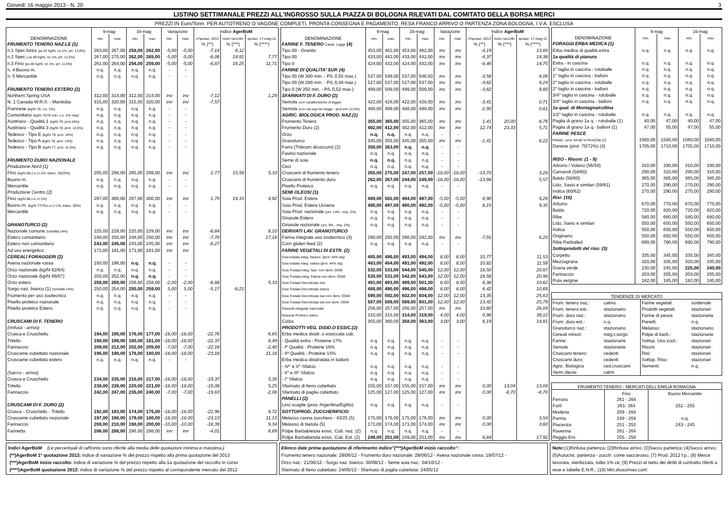Giovedi' 16 maggio 2013 - N. 20 3
LISTINO SETTIMANALE PREZZI ALL'INGROSSO SULLA PIAZZA DI BOLOGNA RILEVATI DAL COMITATO DELLA BORSA MERCI
PREZZI IN Euro/Tonn. PER AUTOTRENO O VAGONE COMPLETI, PRONTA CONSEGNA E PAGAMENTO, RESA FRANCO ARRIVO O PARTENZA ZONA BOLOGNA, I.V.A. ESCLUSA
| DENOMINAZIONE | 9-mag | | 16-mag | | Variazione | | Indice AgerBoM | | |
| --- | --- | --- | --- | --- | --- | --- | --- | --- | --- |
| | min. | max. | min. | max. | min. | max. | 1ªquotaz. 2013 | inizio raccolto | quotaz. 17-mag-12 |
| FRUMENTO TENERO NAZ.LE (1) | | | | | | | % (**) | % (***) | % (****) |
| n.1 Spec.forza (ps 81 kg/hl, ce 1%, prt. 13,8%) | 263,00 | 267,00 | 258,00 | 262,00 | -5,00 | -5,00 | -7,14 | 6,12 | |
| n.2 Spec. ( ps 80 kg/hl, ce 1%, prt. 12,5%) | 267,00 | 270,00 | 262,00 | 265,00 | -5,00 | -5,00 | -6,06 | 14,81 | 7,77 |
| n.3 Fino (ps 80 kg/hl, ce 1%, prt. 11,5%) | 261,00 | 264,00 | 256,00 | 259,00 | -5,00 | -5,00 | -6,87 | 16,25 | 11,71 |
| n. 4 Buono m. | n.q. | n.q. | n.q. | n.q. | - | - | | | |
| n. 5 Mercantile | n.q. | n.q. | n.q. | n.q. | - | - | | | |
| FRUMENTO TENERO ESTERO (2) | | | | | | | | | |
| Northern Spring USA | 312,00 | 314,00 | 312,00 | 314,00 | inv | inv | -7,12 | | 1,29 |
| N. 1 Canada W.R.S. - Manitoba | 315,00 | 320,00 | 315,00 | 320,00 | inv | inv | -7,57 | | |
| Francese (kg/hl 76, c.e. 2%) | n.q. | n.q. | n.q. | n.q. | - | - | | | |
| Comunitario (kg/hl 75/76 min, c.e. 2% max) | n.q. | n.q. | n.q. | n.q. | - | - | | | |
| Austriaco - Qualità 1 (kg/hl 79, prot.15%) | n.q. | n.q. | n.q. | n.q. | - | - | | | |
| Austriaco - Qualità 3 (kg/hl 78, prot. 12,5%) | n.q. | n.q. | n.q. | n.q. | - | - | | | |
| Tedesco - Tipo E (kg/hl 79, prot. 14%) | n.q. | n.q. | n.q. | n.q. | - | - | | | |
| Tedesco - Tipo A (kg/hl 78, prot. 13%) | n.q. | n.q. | n.q. | n.q. | - | - | | | |
| Tedesco - Tipo B (kg/hl 77, prot. 11,5%) | n.q. | n.q. | n.q. | n.q. | - | - | | | |
| FRUMENTO DURO NAZIONALE | | | | | | | | | |
| Produzione Nord (1) | | | | | | | | | |
| Fino (kg/hl 80,c.e.1+1%, bianc. 20/25%) | 295,00 | 298,00 | 295,00 | 298,00 | inv | inv | 2,77 | 15,59 | 5,33 |
| Buono m. | n.q. | n.q. | n.q. | n.q. | - | - | | | |
| Mercantile | n.q. | n.q. | n.q. | n.q. | - | - | | | |
| Produzione Centro (2) | | | | | | | | | |
| Fino (kg/hl 80,c.e.1+1%) | 297,00 | 300,00 | 297,00 | 300,00 | inv | inv | 1,70 | 14,15 | 4,92 |
| Buono m. (kg/hl 77/78,c.e.1+1%, bianc. 50%) | n.q. | n.q. | n.q. | n.q. | - | - | | | |
| Mercantile | n.q. | n.q. | n.q. | n.q. | - | - | | | |
| GRANOTURCO (2) | | | | | | | | | |
| Nazionale comune (Umidità 14%) | 225,00 | 229,00 | 225,00 | 229,00 | inv | inv | -8,84 | | 8,10 |
| Estero comunitario | 248,00 | 250,00 | 248,00 | 250,00 | inv | inv | -7,78 | | 17,18 |
| Estero non comunitario | 243,00 | 245,00 | 243,00 | 245,00 | inv | inv | -8,27 | | |
| Ad uso energetico | 171,00 | 181,00 | 171,00 | 181,00 | inv | inv | | | |
| CEREALI FORAGGERI (2) | | | | | | | | | |
| Avena nazionale rossa | 193,00 | 196,00 | n.q. | n.q. | - | - | | | |
| Orzo nazionale (kg/hl 62/64) | n.q. | n.q. | n.q. | n.q. | - | - | | | |
| Orzo nazionale (kg/hl 66/67) | 250,00 | 252,00 | n.q. | n.q. | - | - | | | |
| Orzo estero | 258,00 | 260,00 | 256,00 | 258,00 | -2,00 | -2,00 | -6,88 | | 5,33 |
| Sorgo naz. bianco (1) (Umidità 14%) | 250,00 | 254,00 | 255,00 | 259,00 | 5,00 | 5,00 | -5,17 | -8,21 | |
| Frumento per uso zootecnico | n.q. | n.q. | n.q. | n.q. | - | - | | | |
| Pisello proteico nazionale | n.q. | n.q. | n.q. | n.q. | - | - | | | |
| Pisello proteico Estero | n.q. | n.q. | n.q. | n.q. | - | - | | | |
| CRUSCAMI DI F. TENERO | | | | | | | | | |
| (rinfusa - arrivo) | | | | | | | | | |
| Crusca e Cruschello | 194,00 | 195,00 | 176,00 | 177,00 | -18,00 | -18,00 | -22,76 | | 6,65 |
| Tritello | 198,00 | 199,00 | 180,00 | 181,00 | -18,00 | -18,00 | -22,37 | | 6,49 |
| Farinaccio | 209,00 | 212,00 | 202,00 | 205,00 | -7,00 | -7,00 | -22,18 | | -2,40 |
| Cruscame cubettato nazionale | 196,00 | 198,00 | 178,00 | 180,00 | -18,00 | -18,00 | -23,18 | | 11,18 |
| Cruscame cubettato estero | n.q. | n.q. | n.q. | n.q. | - | - | | | |
| (Sacco - arrivo) | | | | | | | | | |
| Crusca e Cruschello | 234,00 | 235,00 | 216,00 | 217,00 | -18,00 | -18,00 | -19,37 | | 5,35 |
| Tritello | 238,00 | 239,00 | 220,00 | 221,00 | -18,00 | -18,00 | -19,08 | | 5,25 |
| Farinaccio | 242,00 | 247,00 | 235,00 | 240,00 | -7,00 | -7,00 | -19,63 | | -2,06 |
| CRUSCAMI DI F. DURO (2) | | | | | | | | | |
| Crusca - Cruschello - Tritello | 192,00 | 193,00 | 174,00 | 175,00 | -18,00 | -18,00 | -22,96 | | 8,72 |
| Cruscame cubettato nazionale | 197,00 | 198,00 | 179,00 | 180,00 | -18,00 | -18,00 | -23,13 | | 11,15 |
| Farinaccio | 208,00 | 210,00 | 198,00 | 200,00 | -10,00 | -10,00 | -16,39 | | 9,34 |
| Farinetta | 286,00 | 288,00 | 286,00 | 288,00 | inv | inv | -4,01 | | 6,69 |
| DENOMINAZIONE | 9-mag | | 16-mag | | Variazione | | Indice AgerBoM | | |
| --- | --- | --- | --- | --- | --- | --- | --- | --- | --- |
| | min. | max. | min. | max. | min. | max. | 1ªquotaz. 2013 | inizio raccolto | quotaz. 17-mag-12 |
| FARINE F. TENERO Caratt. Legge (4) | | | | | | | % (**) | % (***) | % (****) |
| Tipo 00 - Granito | 453,00 | 462,00 | 453,00 | 462,00 | inv | inv | -4,19 | | 13,66 |
| Tipo 00 | 433,00 | 442,00 | 433,00 | 442,00 | inv | inv | -4,37 | | 14,38 |
| Tipo 0 | 424,00 | 432,00 | 424,00 | 432,00 | inv | inv | -4,46 | | 14,75 |
| FARINE DI QUALITA' SUP. (4) | | | | | | | | | |
| Tipo 00 (W 300 min. - P/L 0,55 max.) | 537,00 | 546,00 | 537,00 | 546,00 | inv | inv | -3,56 | | 9,06 |
| Tipo 00 (W 280 min. - P/L 0,48 max.) | 527,00 | 537,00 | 527,00 | 537,00 | inv | inv | -3,62 | | 9,24 |
| Tipo 0 (W 250 min. - P/L 0,52 max.) | 499,00 | 509,00 | 499,00 | 509,00 | inv | inv | -3,82 | | 9,80 |
| SFARINATI DI F. DURO (2) | | | | | | | | | |
| Semola (con caratteristiche di legge) | 422,00 | 428,00 | 422,00 | 428,00 | inv | inv | -3,41 | | 0,71 |
| Semola (con car.sup.min.legge - prot.min 12,5%) | 488,00 | 499,00 | 488,00 | 499,00 | inv | inv | -2,95 | | 0,61 |
| AGRIC. BIOLOGICA PROD. NAZ.(1) | | | | | | | | | |
| Frumento Tenero | 355,00 | 365,00 | 355,00 | 365,00 | inv | inv | 1,41 | 20,00 | 8,76 |
| Frumento Duro (2) | 402,00 | 412,00 | 402,00 | 412,00 | inv | inv | 12,74 | 23,33 | 5,71 |
| Orzo | n.q. | n.q. | n.q. | n.q. | - | - | | | |
| Granoturco | 345,00 | 355,00 | 345,00 | 355,00 | inv | inv | -1,41 | | 6,22 |
| Farro (Triticum dicoccum) (2) | 358,00 | 363,00 | n.q. | n.q. | - | - | | | |
| Favino nazionale | n.q. | n.q. | n.q. | n.q. | - | - | | | |
| Seme di soia | n.q. | n.q. | n.q. | n.q. | - | - | | | |
| Ceci | n.q. | n.q. | n.q. | n.q. | - | - | | | |
| Cruscami di frumento tenero | 265,00 | 275,00 | 247,00 | 257,00 | -18,00 | -18,00 | -13,70 | | 3,28 |
| Cruscami di frumento duro | 262,00 | 267,00 | 244,00 | 249,00 | -18,00 | -18,00 | -13,96 | | 5,57 |
| Pisello Proteico | n.q. | n.q. | n.q. | n.q. | - | - | | | |
| SEMI OLEOSI (1) | | | | | | | | | |
| Soia Prod. Estera | 499,00 | 502,00 | 494,00 | 497,00 | -5,00 | -5,00 | 6,90 | | 9,26 |
| Soia Prod. Estera Ucraina | 495,00 | 497,00 | 490,00 | 492,00 | -5,00 | -5,00 | 8,15 | | 9,35 |
| Soia Prod. nazionale (um. 14% - imp. 2%) | n.q. | n.q. | n.q. | n.q. | - | - | | | |
| Girasole Estero | n.q. | n.q. | n.q. | n.q. | - | - | | | |
| Girasole nazionale (um. 9% - imp. 2%) | n.q. | n.q. | n.q. | n.q. | - | - | | | |
| DERIVATI LAV. GRANOTURCO | | | | | | | | | |
| Farina integrale uso zootecnico (3) | 290,00 | 292,00 | 290,00 | 292,00 | inv | inv | -7,91 | | 6,20 |
| Corn gluten feed (2) | n.q. | n.q. | n.q. | n.q. | - | - | | | |
| FARINE VEGETALI DI ESTR. (2) | | | | | | | | | |
| Soia tostata integ. Nazion. (prot. 44% stq) | 485,00 | 486,00 | 493,00 | 494,00 | 8,00 | 8,00 | 10,77 | | 11,53 |
| Soia tostata integ. estera (prot. 44% stq) | 483,00 | 484,00 | 491,00 | 492,00 | 8,00 | 8,00 | 10,82 | | 11,58 |
| Soia Tostata integ. Naz. non deriv. OGM | 532,00 | 533,00 | 544,00 | 545,00 | 12,00 | 12,00 | 18,50 | | 20,87 |
| Soia Tostata integ. Estera non deriv. OGM | 530,00 | 531,00 | 542,00 | 543,00 | 12,00 | 12,00 | 18,58 | | 20,96 |
| Soia Tostata Decorticata naz. | 491,00 | 493,00 | 499,00 | 501,00 | 8,00 | 8,00 | 6,38 | | 10,62 |
| Soia Tostata Decorticata estera | 488,00 | 490,00 | 496,00 | 498,00 | 8,00 | 8,00 | 6,42 | | 10,69 |
| Soia Tostata Decorticata naz.non deriv. OGM | 590,00 | 592,00 | 602,00 | 604,00 | 12,00 | 12,00 | 13,35 | | 25,63 |
| Soia Tostata Decorticata est.non deriv. OGM | 587,00 | 589,00 | 599,00 | 601,00 | 12,00 | 12,00 | 13,42 | | 25,79 |
| Girasole integrale nazionale | 256,00 | 257,00 | 256,00 | 257,00 | inv | inv | 10,80 | | 26,04 |
| Girasole Proteico estero | 310,00 | 315,00 | 314,00 | 319,00 | 4,00 | 4,00 | 0,96 | | 39,12 |
| Colza | 355,00 | 360,00 | 358,00 | 363,00 | 3,00 | 3,00 | 6,19 | | 14,81 |
| PRODOTTI VEG. DISID.O ESSIC.(2) | | | | | | | | | |
| Erba medica disidr. o essiccata cub. | | | | | | | | | |
| - Qualità extra - Proteine 17% | n.q. | n.q. | n.q. | n.q. | - | - | | | |
| - Iª Qualità - Proteine 16% | n.q. | n.q. | n.q. | n.q. | - | - | | | |
| - IIª Qualità - Proteine 14% | n.q. | n.q. | n.q. | n.q. | - | - | | | |
| Erba medica disidratata in balloni | | | | | | | | | |
| - IV° e V° Sfalcio | n.q. | n.q. | n.q. | n.q. | - | - | | | |
| - II° e III° Sfalcio | n.q. | n.q. | n.q. | n.q. | - | - | | | |
| - I° Sfalcio | n.q. | n.q. | n.q. | n.q. | - | - | | | |
| Sfarinato di fieno cubettato | 155,00 | 157,00 | 155,00 | 157,00 | inv | inv | 0,00 | 13,04 | 13,04 |
| Sfarinato di paglia cubettato | 125,00 | 127,00 | 125,00 | 127,00 | inv | inv | 0,00 | -8,70 | -8,70 |
| PANELLI (2) | | | | | | | | | |
| Lino scaglie (prov. Argentina/Egitto) | n.q. | n.q. | n.q. | n.q. | - | - | | | |
| SOTTOPROD. ZUCCHERIFICIO | | | | | | | | | |
| Melasso canna zucchero - 43/25 (5) | 175,00 | 176,00 | 175,00 | 176,00 | inv | inv | 0,00 | | 3,54 |
| Melasso di bietola (5) | 171,00 | 174,00 | 171,00 | 174,00 | inv | inv | 0,00 | | 3,60 |
| Polpe Barbabietola essic. Cub. naz. (2) | n.q. | n.q. | n.q. | n.q. | - | - | | | |
| Polpe Barbabietola essic. Cub. Est. (2) | 249,00 | 251,00 | 249,00 | 251,00 | inv | inv | 6,84 | | 17,92 |
| DENOMINAZIONE | 9-mag | | 16-mag | |
| --- | --- | --- | --- | --- |
| | min. | max. | min. | max. |
| FORAGGI ERBA MEDICA (1) | | | | |
| Erba medica di qualità extra | n.q. | n.q. | n.q. | n.q. |
| 1a qualità di pianura | | | | |
| Extra - in cascina | n.q. | n.q. | n.q. | n.q. |
| 1° taglio in cascina - rotoballe | n.q. | n.q. | n.q. | n.q. |
| 1° taglio in cascina - balloni | n.q. | n.q. | n.q. | n.q. |
| 2° taglio in cascina - rotoballe | n.q. | n.q. | n.q. | n.q. |
| 2° taglio in cascina - balloni | n.q. | n.q. | n.q. | n.q. |
| 3/4° taglio in cascina - rotoballe | n.q. | n.q. | n.q. | n.q. |
| 3/4° taglio in cascina - balloni | n.q. | n.q. | n.q. | n.q. |
| 1a qual. di Montagna/collina | | | | |
| 1/2° taglio in cascina - rotoballe | n.q. | n.q. | n.q. | n.q. |
| Paglia di grano 1a q. - rotoballe (1) | 40,00 | 47,00 | 40,00 | 47,00 |
| Paglia di grano 1a q.- balloni (1) | 47,00 | 55,00 | 47,00 | 55,00 |
| FARINE PESCE | | | | |
| Pellets - prot. 64-66 % Perù/Cile (2) | 1560,00 | 1580,00 | 1560,00 | 1580,00 |
| Danese (prot. 70/72%) (4) | 1705,00 | 1710,00 | 1705,00 | 1710,00 |
| RISO - Risoni: (1 - 9) | | | | |
| Arborio / Volano (56/58) | 310,00 | 330,00 | 310,00 | 330,00 |
| Carnaroli (58/60) | 290,00 | 310,00 | 290,00 | 310,00 |
| Baldo (58/60) | 365,00 | 385,00 | 365,00 | 385,00 |
| Lido, Savio e similari (59/61) | 270,00 | 290,00 | 270,00 | 290,00 |
| Indica (60/62) | 270,00 | 290,00 | 270,00 | 290,00 |
| Risi: (10) | | | | |
| Arborio | 670,00 | 770,00 | 670,00 | 770,00 |
| Baldo | 720,00 | 820,00 | 720,00 | 820,00 |
| Ribe | 580,00 | 680,00 | 580,00 | 680,00 |
| Lido, Savio e similari | 550,00 | 650,00 | 550,00 | 650,00 |
| Indica | 550,00 | 650,00 | 550,00 | 650,00 |
| Originario | 550,00 | 650,00 | 550,00 | 650,00 |
| Ribe Parboiled | 690,00 | 790,00 | 690,00 | 790,00 |
| Sottoprodotti del riso: (3) | | | | |
| Corpetto | 335,00 | 345,00 | 335,00 | 345,00 |
| Mezzagrana | 320,00 | 335,00 | 320,00 | 335,00 |
| Grana verde | 230,00 | 245,00 | 225,00 | 240,00 |
| Farinaccio | 203,00 | 205,00 | 203,00 | 205,00 |
| Pula vergine | 182,00 | 185,00 | 182,00 | 185,00 |
| TENDENZE DI MERCATO | | | |
| --- | --- | --- | --- |
| Frum. tenero naz.: | calmo | Farine vegetali: | sostenute |
| Frum. tenero est.: | stazionario | Prodotti vegetali: | stazionari |
| Frum. duro naz.: | stazionario | Farine di pesce | stazionarie |
| Frum. duro est.: | n.q. | Panelli: | n.q. |
| Granoturco naz.: | stazionario | Melasso: | stazionario |
| Cereali minori: | meg.t.sorgo | Polpe di barb.: | stazionarie |
| Farine: | stazionarie | Sottop. Uso zoot.: | stazionari |
| Semole | stazionarie | Risoni: | stazionari |
| Cruscami tenero: | cedenti | Risi: | stazionari |
| Cruscami duro: | cedenti | Sottop. Riso: | stazionari |
| Agric. Biologica | ced.cruscami | Sementi: | n.q. |
| Semi oleosi: | calmi | | |
| FRUMENTO TENERO - MERCATI DELL'EMILIA ROMAGNA | | |
| --- | --- | --- |
| | Fino | Buono Mercantile |
| Ferrara | 261 - 264 | |
| Forlì | 261- 264 | 252 - 255 |
| Modena | 259 - 264 | |
| Parma | 249 - 254 | n.q. |
| Piacenza | 251 - 253 | 243 - 245 |
| Ravenna | 261 - 264 | |
| Reggio Em. | 255 - 258 | |
Indici AgerBoM (Le percentuali di raffronto sono riferite alla media delle quotazioni minima e massima.)
(**)AgerBoM 1ª quotazione 2013: indice di variazione % del prezzo rispetto alla prima quotazione del 2013
(***)AgerBoM inizio raccolto: indice di variazione % del prezzo rispetto alla 1a quotazione del raccolto in corso
(****)AgerBoM quotazione 2012: indice di variazione % del prezzo rispetto al corrispondente mercato del 2012
Elenco date prima quotazione di riferimento indice"(***)AgerBoM inizio raccolto":
Frumento tenero nazionale: 28/06/12 - Frumento duro nazionale: 28/06/12 - Avena nazionale rossa: 19/07/12 -
Orzo naz.: 21/06/12 - Sorgo naz. bianco: 30/08/12 - Seme soia naz.: 04/10/12 -
Sfarinato di fieno cubettato: 24/05/12 - Sfarinato di paglia cubettata: 24/05/12
Note:(1)Rinfusa partenza; (2)Rinfusa arrivo; (3)Sacco partenza; (4)Sacco arrivo; (5)Autocist. partenza - zucch. come saccarosio; (7) Prod. 2012 f.p.; (8) Merce lavorata, sterilizzata, toller.1% ce; (9) Prezzi al netto dei diritti di contratto riferiti a rese e tabelle E.N.R.; (10) Min.sfuso/max.conf.